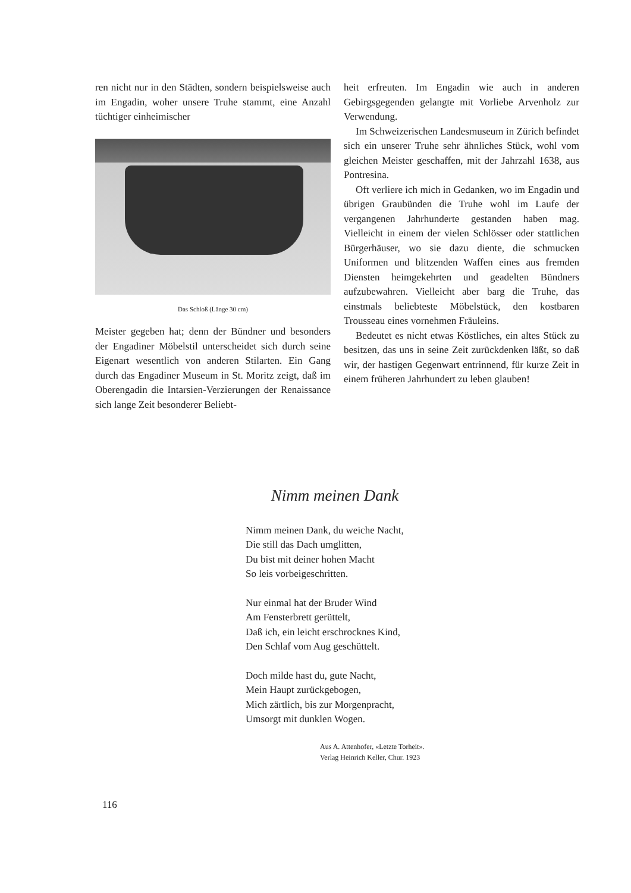ren nicht nur in den Städten, sondern beispielsweise auch im Engadin, woher unsere Truhe stammt, eine Anzahl tüchtiger einheimischer
Das Schloß (Länge 30 cm)
Meister gegeben hat; denn der Bündner und besonders der Engadiner Möbelstil unterscheidet sich durch seine Eigenart wesentlich von anderen Stilarten. Ein Gang durch das Engadiner Museum in St. Moritz zeigt, daß im Oberengadin die Intarsien-Verzierungen der Renaissance sich lange Zeit besonderer Beliebt-
heit erfreuten. Im Engadin wie auch in anderen Gebirgsgegenden gelangte mit Vorliebe Arvenholz zur Verwendung.
Im Schweizerischen Landesmuseum in Zürich befindet sich ein unserer Truhe sehr ähnliches Stück, wohl vom gleichen Meister geschaffen, mit der Jahrzahl 1638, aus Pontresina.
Oft verliere ich mich in Gedanken, wo im Engadin und übrigen Graubünden die Truhe wohl im Laufe der vergangenen Jahrhunderte gestanden haben mag. Vielleicht in einem der vielen Schlösser oder stattlichen Bürgerhäuser, wo sie dazu diente, die schmucken Uniformen und blitzenden Waffen eines aus fremden Diensten heimgekehrten und geadelten Bündners aufzubewahren. Vielleicht aber barg die Truhe, das einstmals beliebteste Möbelstück, den kostbaren Trousseau eines vornehmen Fräuleins.
Bedeutet es nicht etwas Köstliches, ein altes Stück zu besitzen, das uns in seine Zeit zurückdenken läßt, so daß wir, der hastigen Gegenwart entrinnend, für kurze Zeit in einem früheren Jahrhundert zu leben glauben!
Nimm meinen Dank
Nimm meinen Dank, du weiche Nacht,
Die still das Dach umglitten,
Du bist mit deiner hohen Macht
So leis vorbeigeschritten.
Nur einmal hat der Bruder Wind
Am Fensterbrett gerüttelt,
Daß ich, ein leicht erschrocknes Kind,
Den Schlaf vom Aug geschüttelt.
Doch milde hast du, gute Nacht,
Mein Haupt zurückgebogen,
Mich zärtlich, bis zur Morgenpracht,
Umsorgt mit dunklen Wogen.
Aus A. Attenhofer, «Letzte Torheit».
Verlag Heinrich Keller, Chur. 1923
116